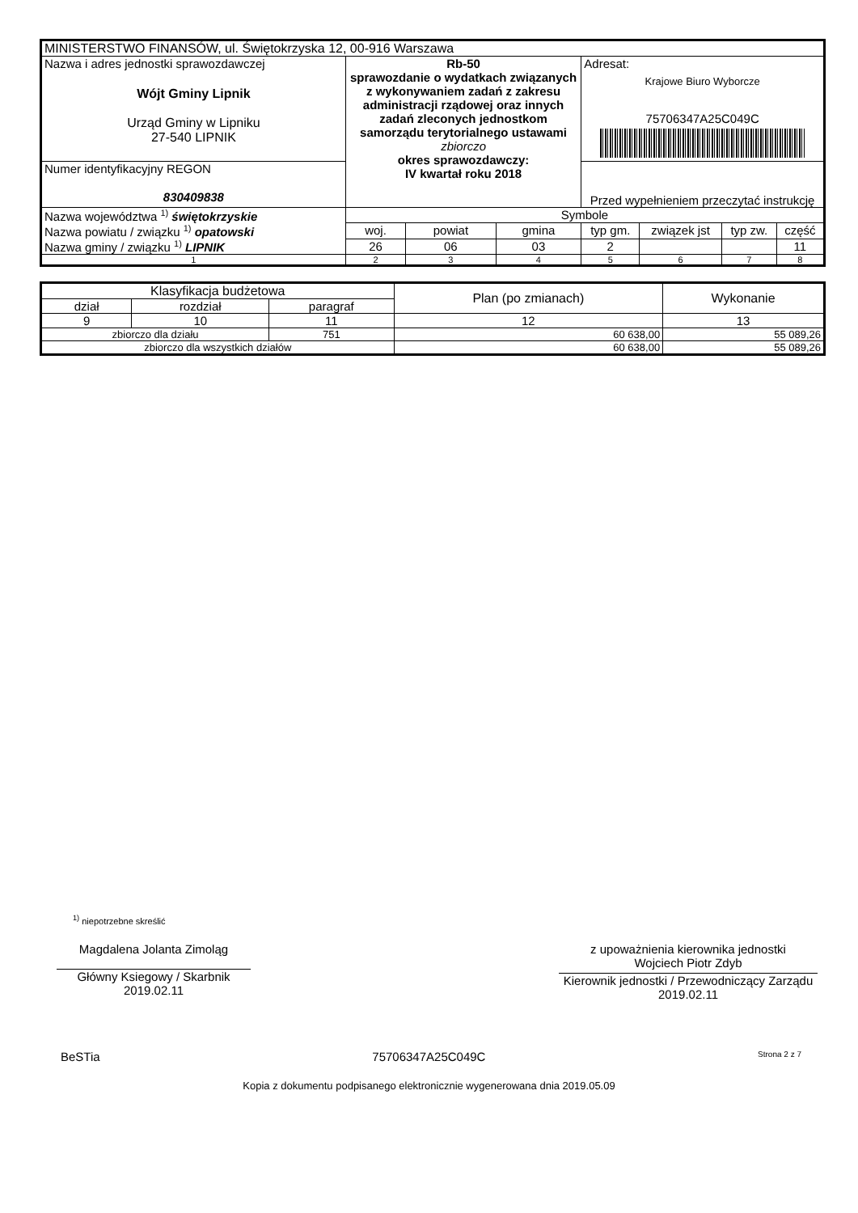| MINISTERSTWO FINANSÓW, ul. Świętokrzyska 12, 00-916 Warszawa | | | | | | | |
| Nazwa i adres jednostki sprawozdawczej Wójt Gminy Lipnik Urząd Gminy w Lipniku 27-540 LIPNIK | Rb-50 sprawozdanie o wydatkach związanych z wykonywaniem zadań z zakresu administracji rządowej oraz innych zadań zleconych jednostkom samorządu terytorialnego ustawami zbiorczo okres sprawozdawczy: IV kwartał roku 2018 | | | Adresat: Krajowe Biuro Wyborcze 75706347A25C049C | | | |
| Numer identyfikacyjny REGON 830409838 | | | | Przed wypełnieniem przeczytać instrukcję | | | |
| Nazwa województwa <sup>1)</sup> świętokrzyskie Nazwa powiatu / związku <sup>1)</sup> opatowski Nazwa gminy / związku <sup>1)</sup> LIPNIK | Symbole | | | | | | |
| | woj. | powiat | gmina | typ gm. | związek jst | typ zw. | część |
| | 26 | 06 | 03 | 2 | | | 11 |
| 1 | 2 | 3 | 4 | 5 | 6 | 7 | 8 |
| Klasyfikacja budżetowa | | | Plan (po zmianach) | Wykonanie |
| --- | --- | --- | --- | --- |
| dział | rozdział | paragraf | | |
| 9 | 10 | 11 | 12 | 13 |
| zbiorczo dla działu | | 751 | 60 638,00 | 55 089,26 |
| zbiorczo dla wszystkich działów | | | 60 638,00 | 55 089,26 |
<sup>1)</sup> niepotrzebne skreślić
Magdalena Jolanta Zimoląg
Główny Ksiegowy / Skarbnik
2019.02.11
z upoważnienia kierownika jednostki
Wojciech Piotr Zdyb
Kierownik jednostki / Przewodniczący Zarządu
2019.02.11
BeSTia 75706347A25C049C Strona 2 z 7
Kopia z dokumentu podpisanego elektronicznie wygenerowana dnia 2019.05.09